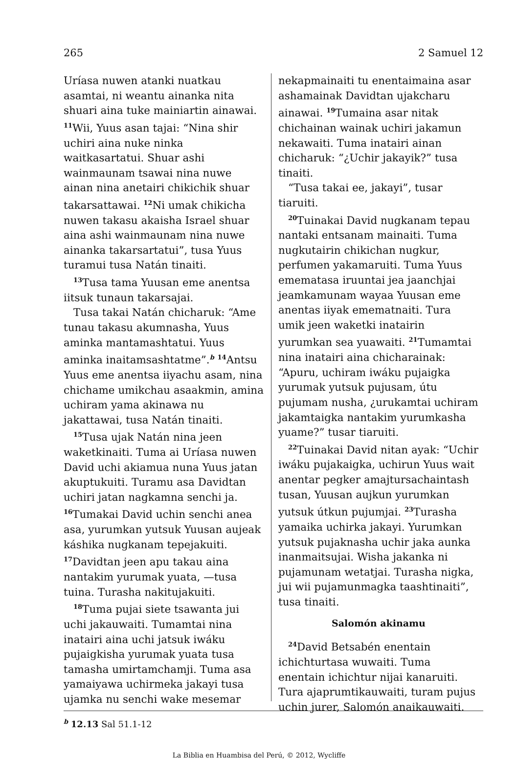265 2 Samuel 12
Uríasa nuwen atanki nuatkau asamtai, ni weantu ainanka nita shuari aina tuke mainiartin ainawai. <sup>11</sup>Wii, Yuus asan tajai: “Nina shir uchiri aina nuke ninka waitkasartatui. Shuar ashi wainmaunam tsawai nina nuwe ainan nina anetairi chikichik shuar takarsattawai. <sup>12</sup>Ni umak chikicha nuwen takasu akaisha Israel shuar aina ashi wainmaunam nina nuwe ainanka takarsartatui”, tusa Yuus turamui tusa Natán tinaiti.
<sup>13</sup> Tusa tama Yuusan eme anentsa iitsuk tunaun takarsajai.
Tusa takai Natán chicharuk: “Ame tunau takasu akumnasha, Yuus aminka mantamashtatui. Yuus aminka inaitamsashtatme”.<sup>b</sup> <sup>14</sup>Antsu Yuus eme anentsa iiyachu asam, nina chichame umikchau asaakmin, amina uchiram yama akinawa nu jakattawai, tusa Natán tinaiti.
<sup>15</sup> Tusa ujak Natán nina jeen waketkinaiti. Tuma ai Uríasa nuwen David uchi akiamua nuna Yuus jatan akuptukuiti. Turamu asa Davidtan uchiri jatan nagkamna senchi ja. <sup>16</sup>Tumakai David uchin senchi anea asa, yurumkan yutsuk Yuusan aujeak káshika nugkanam tepejakuiti. <sup>17</sup>Davidtan jeen apu takau aina nantakim yurumak yuata, —tusa tuina. Turasha nakitujakuiti.
<sup>18</sup> Tuma pujai siete tsawanta jui uchi jakauwaiti. Tumamtai nina inatairi aina uchi jatsuk iwáku pujaigkisha yurumak yuata tusa tamasha umirtamchamji. Tuma asa yamaiyawa uchirmeka jakayi tusa ujamka nu senchi wake mesemar
nekapmainaiti tu enentaimaina asar ashamainak Davidtan ujakcharu ainawai. <sup>19</sup>Tumaina asar nitak chichainan wainak uchiri jakamun nekawaiti. Tuma inatairi ainan chicharuk: “¿Uchir jakayik?” tusa tinaiti.
“Tusa takai ee, jakayi”, tusar tiaruiti.
<sup>20</sup> Tuinakai David nugkanam tepau nantaki entsanam mainaiti. Tuma nugkutairin chikichan nugkur, perfumen yakamaruiti. Tuma Yuus emematasa iruuntai jea jaanchjai jeamkamunam wayaa Yuusan eme anentas iiyak emematnaiti. Tura umik jeen waketki inatairin yurumkan sea yuawaiti. <sup>21</sup>Tumamtai nina inatairi aina chicharainak: “Apuru, uchiram iwáku pujaigka yurumak yutsuk pujusam, útu pujumam nusha, ¿urukamtai uchiram jakamtaigka nantakim yurumkasha yuame?” tusar tiaruiti.
<sup>22</sup> Tuinakai David nitan ayak: “Uchir iwáku pujakaigka, uchirun Yuus wait anentar pegker amajtursachaintash tusan, Yuusan aujkun yurumkan yutsuk útkun pujumjai. <sup>23</sup>Turasha yamaika uchirka jakayi. Yurumkan yutsuk pujaknasha uchir jaka aunka inanmaitsujai. Wisha jakanka ni pujamunam wetatjai. Turasha nigka, jui wii pujamunmagka taashtinaiti”, tusa tinaiti.
Salomón akinamu
<sup>24</sup> David Betsabén enentain ichichturtasa wuwaiti. Tuma enentain ichichtur nijai kanaruiti. Tura ajaprumtikauwaiti, turam pujus uchin jurer, Salomón anaikauwaiti.
<sup>b</sup> 12.13 Sal 51.1-12
La Biblia en Huambisa del Perú, © 2012, Wycliffe